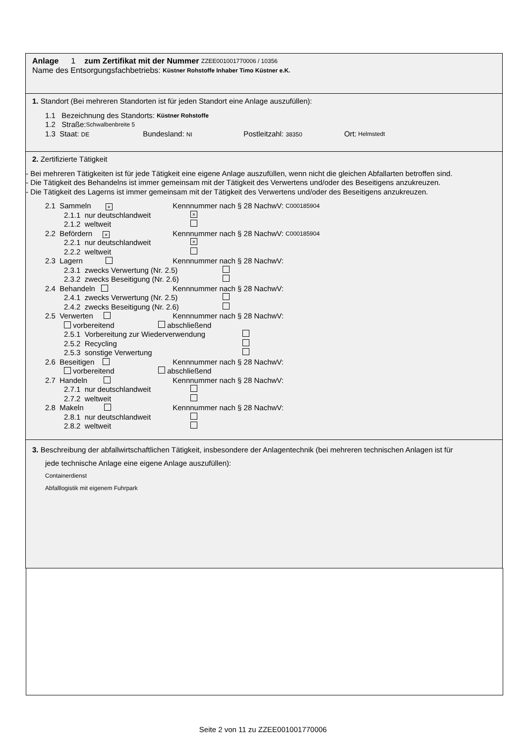Anlage 1 zum Zertifikat mit der Nummer ZZEE001001770006 / 10356
Name des Entsorgungsfachbetriebs: Küstner Rohstoffe Inhaber Timo Küstner e.K.
1. Standort (Bei mehreren Standorten ist für jeden Standort eine Anlage auszufüllen):
1.1 Bezeichnung des Standorts: Küstner Rohstoffe
1.2 Straße: Schwalbenbreite 5
1.3 Staat: DE Bundesland: NI Postleitzahl: 38350 Ort: Helmstedt
2. Zertifizierte Tätigkeit
- Bei mehreren Tätigkeiten ist für jede Tätigkeit eine eigene Anlage auszufüllen, wenn nicht die gleichen Abfallarten betroffen sind.
- Die Tätigkeit des Behandelns ist immer gemeinsam mit der Tätigkeit des Verwertens und/oder des Beseitigens anzukreuzen.
- Die Tätigkeit des Lagerns ist immer gemeinsam mit der Tätigkeit des Verwertens und/oder des Beseitigens anzukreuzen.
2.1 Sammeln × Kennnummer nach § 28 NachwV: C000185904
2.1.1 nur deutschlandweit ×
2.1.2 weltweit
2.2 Befördern × Kennnummer nach § 28 NachwV: C000185904
2.2.1 nur deutschlandweit ×
2.2.2 weltweit
2.3 Lagern Kennnummer nach § 28 NachwV:
2.3.1 zwecks Verwertung (Nr. 2.5)
2.3.2 zwecks Beseitigung (Nr. 2.6)
2.4 Behandeln Kennnummer nach § 28 NachwV:
2.4.1 zwecks Verwertung (Nr. 2.5)
2.4.2 zwecks Beseitigung (Nr. 2.6)
2.5 Verwerten Kennnummer nach § 28 NachwV:
vorbereitend abschließend
2.5.1 Vorbereitung zur Wiederverwendung
2.5.2 Recycling
2.5.3 sonstige Verwertung
2.6 Beseitigen Kennnummer nach § 28 NachwV:
vorbereitend abschließend
2.7 Handeln Kennnummer nach § 28 NachwV:
2.7.1 nur deutschlandweit
2.7.2 weltweit
2.8 Makeln Kennnummer nach § 28 NachwV:
2.8.1 nur deutschlandweit
2.8.2 weltweit
3. Beschreibung der abfallwirtschaftlichen Tätigkeit, insbesondere der Anlagentechnik (bei mehreren technischen Anlagen ist für
jede technische Anlage eine eigene Anlage auszufüllen):
Containerdienst
Abfalllogistik mit eigenem Fuhrpark
Seite 2 von 11 zu ZZEE001001770006